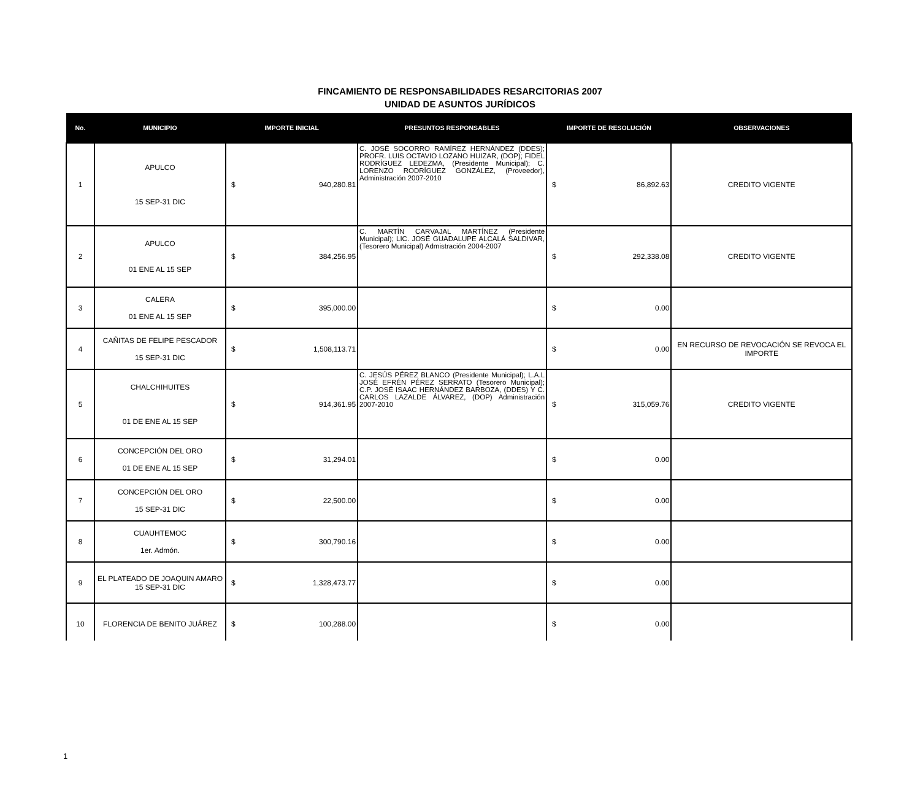FINCAMIENTO DE RESPONSABILIDADES RESARCITORIAS 2007
UNIDAD DE ASUNTOS JURÍDICOS
| No. | MUNICIPIO | IMPORTE INICIAL | | PRESUNTOS RESPONSABLES | IMPORTE DE RESOLUCIÓN | | OBSERVACIONES |
| --- | --- | --- | --- | --- | --- | --- | --- |
| 1 | APULCO 15 SEP-31 DIC | $ | 940,280.81 | C. JOSÉ SOCORRO RAMÍREZ HERNÁNDEZ (DDES); PROFR. LUIS OCTAVIO LOZANO HUIZAR, (DOP); FIDEL RODRÍGUEZ LEDEZMA, (Presidente Municipal); C. LORENZO RODRÍGUEZ GONZÁLEZ, (Proveedor), Administración 2007-2010 | $ | 86,892.63 | CREDITO VIGENTE |
| 2 | APULCO 01 ENE AL 15 SEP | $ | 384,256.95 | C. MARTÍN CARVAJAL MARTÍNEZ (Presidente Municipal); LIC. JOSÉ GUADALUPE ALCALÁ SALDIVAR, (Tesorero Municipal) Admistración 2004-2007 | $ | 292,338.08 | CREDITO VIGENTE |
| 3 | CALERA 01 ENE AL 15 SEP | $ | 395,000.00 | | $ | 0.00 | |
| 4 | CAÑITAS DE FELIPE PESCADOR 15 SEP-31 DIC | $ | 1,508,113.71 | | $ | 0.00 | EN RECURSO DE REVOCACIÓN SE REVOCA EL IMPORTE |
| 5 | CHALCHIHUITES 01 DE ENE AL 15 SEP | $ | 914,361.95 | C. JESÚS PÉREZ BLANCO (Presidente Municipal); L.A.L JOSÉ EFRÉN PÉREZ SERRATO (Tesorero Municipal); C.P. JOSÉ ISAAC HERNÁNDEZ BARBOZA, (DDES) Y C. CARLOS LAZALDE ÁLVAREZ, (DOP) Administración 2007-2010 | $ | 315,059.76 | CREDITO VIGENTE |
| 6 | CONCEPCIÓN DEL ORO 01 DE ENE AL 15 SEP | $ | 31,294.01 | | $ | 0.00 | |
| 7 | CONCEPCIÓN DEL ORO 15 SEP-31 DIC | $ | 22,500.00 | | $ | 0.00 | |
| 8 | CUAUHTEMOC 1er. Admón. | $ | 300,790.16 | | $ | 0.00 | |
| 9 | EL PLATEADO DE JOAQUIN AMARO 15 SEP-31 DIC | $ | 1,328,473.77 | | $ | 0.00 | |
| 10 | FLORENCIA DE BENITO JUÁREZ | $ | 100,288.00 | | $ | 0.00 | |
1